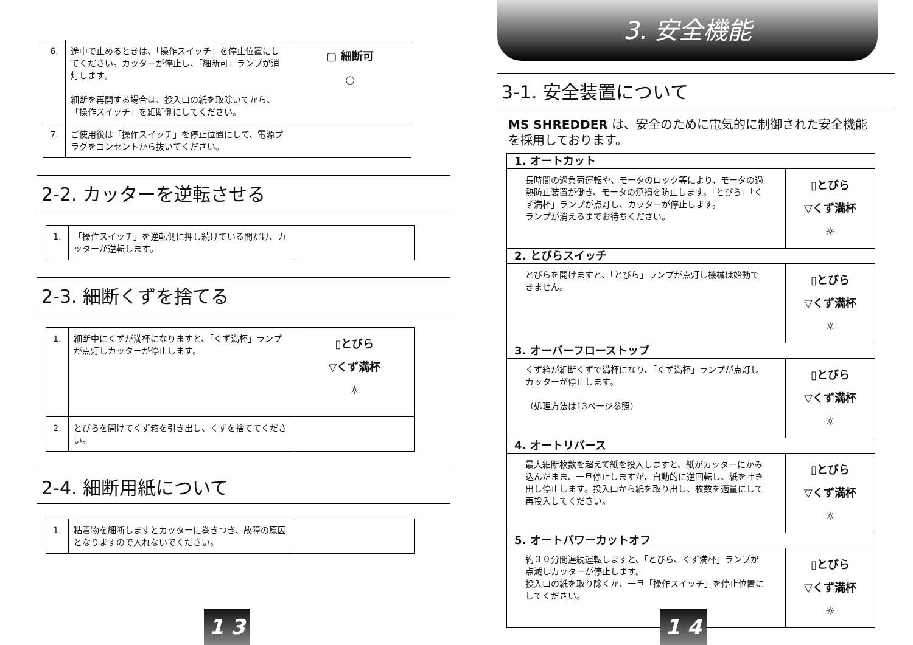| 6. | 途中で止めるときは、「操作スイッチ」を停止位置にしてください。カッターが停止し、「細断可」ランプが消灯します。 細断を再開する場合は、投入口の紙を取除いてから、「操作スイッチ」を細断側にしてください。 | ▢ 細断可 ○ |
| 7. | ご使用後は「操作スイッチ」を停止位置にして、電源プラグをコンセントから抜いてください。 | |
2-2. カッターを逆転させる
| 1. | 「操作スイッチ」を逆転側に押し続けている間だけ、カッターが逆転します。 | |
2-3. 細断くずを捨てる
| 1. | 細断中にくずが満杯になりますと、「くず満杯」ランプが点灯しカッターが停止します。 | ▯とびら ▽くず満杯 ☼ |
| 2. | とびらを開けてくず箱を引き出し、くずを捨ててください。 | |
2-4. 細断用紙について
| 1. | 粘着物を細断しますとカッターに巻きつき、故障の原因となりますので入れないでください。 | |
1 3
3. 安全機能
3-1. 安全装置について
MS SHREDDER は、安全のために電気的に制御された安全機能を採用しております。
| 1. オートカット | |
| 長時間の過負荷運転や、モータのロック等により、モータの過熱防止装置が働き、モータの焼損を防止します。「とびら」「くず満杯」ランプが点灯し、カッターが停止します。 ランプが消えるまでお待ちください。 | ▯とびら ▽くず満杯 ☼ |
| 2. とびらスイッチ | |
| とびらを開けますと、「とびら」ランプが点灯し機械は始動できません。 | ▯とびら ▽くず満杯 ☼ |
| 3. オーバーフローストップ | |
| くず箱が細断くずで満杯になり、「くず満杯」ランプが点灯しカッターが停止します。 （処理方法は13ページ参照） | ▯とびら ▽くず満杯 ☼ |
| 4. オートリバース | |
| 最大細断枚数を超えて紙を投入しますと、紙がカッターにかみ込んだまま、一旦停止しますが、自動的に逆回転し、紙を吐き出し停止します。投入口から紙を取り出し、枚数を適量にして再投入してください。 | ▯とびら ▽くず満杯 ☼ |
| 5. オートパワーカットオフ | |
| 約３０分間連続運転しますと、「とびら、くず満杯」ランプが点滅しカッターが停止します。 投入口の紙を取り除くか、一旦「操作スイッチ」を停止位置にしてください。 | ▯とびら ▽くず満杯 ☼ |
1 4